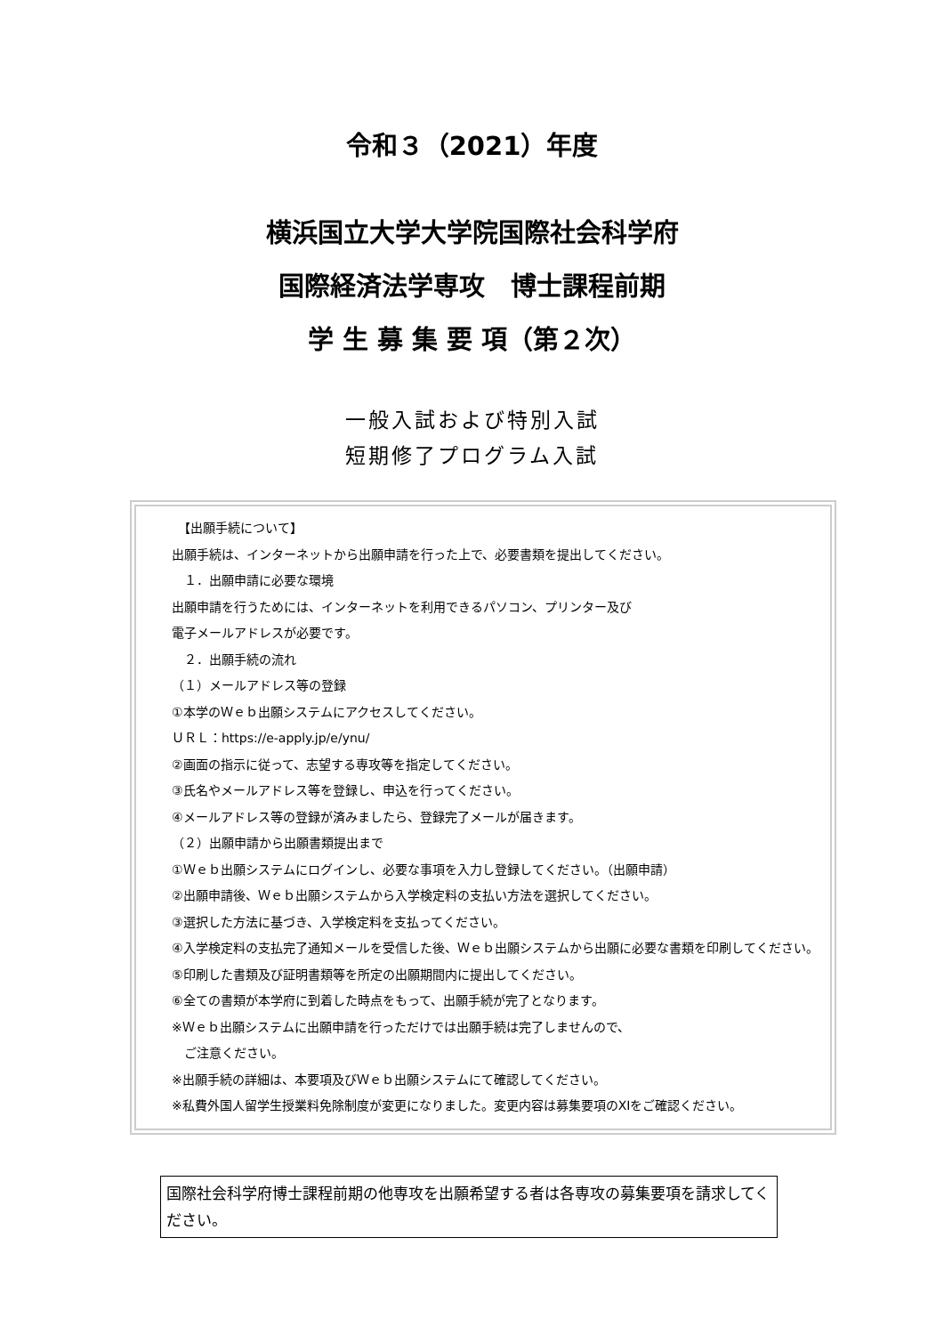令和３（2021）年度
横浜国立大学大学院国際社会科学府
国際経済法学専攻　博士課程前期
学 生 募 集 要 項（第２次）
一般入試および特別入試
短期修了プログラム入試
　【出願手続について】
出願手続は、インターネットから出願申請を行った上で、必要書類を提出してください。
　１．出願申請に必要な環境
出願申請を行うためには、インターネットを利用できるパソコン、プリンター及び
電子メールアドレスが必要です。
　２．出願手続の流れ
（１）メールアドレス等の登録
①本学のＷｅｂ出願システムにアクセスしてください。
ＵＲＬ：https://e-apply.jp/e/ynu/
②画面の指示に従って、志望する専攻等を指定してください。
③氏名やメールアドレス等を登録し、申込を行ってください。
④メールアドレス等の登録が済みましたら、登録完了メールが届きます。
（２）出願申請から出願書類提出まで
①Ｗｅｂ出願システムにログインし、必要な事項を入力し登録してください。（出願申請）
②出願申請後、Ｗｅｂ出願システムから入学検定料の支払い方法を選択してください。
③選択した方法に基づき、入学検定料を支払ってください。
④入学検定料の支払完了通知メールを受信した後、Ｗｅｂ出願システムから出願に必要な書類を印刷してください。
⑤印刷した書類及び証明書類等を所定の出願期間内に提出してください。
⑥全ての書類が本学府に到着した時点をもって、出願手続が完了となります。
※Ｗｅｂ出願システムに出願申請を行っただけでは出願手続は完了しませんので、
　ご注意ください。
※出願手続の詳細は、本要項及びＷｅｂ出願システムにて確認してください。
※私費外国人留学生授業料免除制度が変更になりました。変更内容は募集要項のⅩⅠをご確認ください。
国際社会科学府博士課程前期の他専攻を出願希望する者は各専攻の募集要項を請求してください。